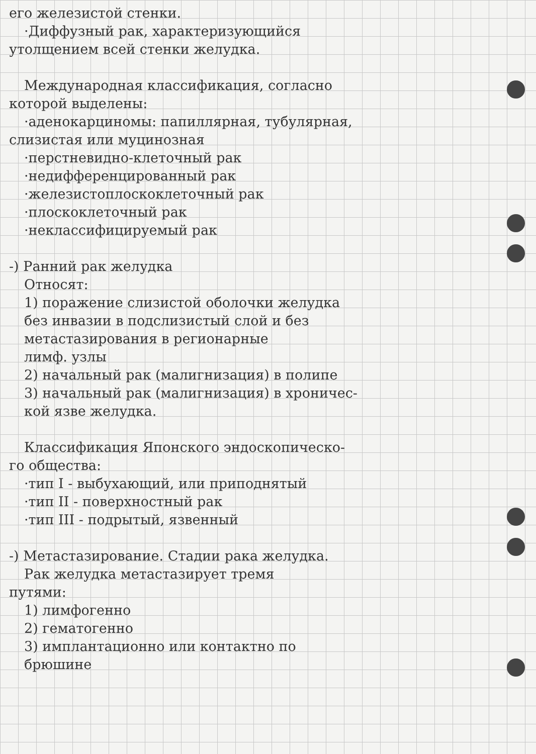его железистой стенки.
·Диффузный рак, характеризующийся
утолщением всей стенки желудка.
Международная классификация, согласно
которой выделены:
·аденокарциномы: папиллярная, тубулярная,
слизистая или муцинозная
·перстневидно-клеточный рак
·недифференцированный рак
·железистоплоскоклеточный рак
·плоскоклеточный рак
·неклассифицируемый рак
-) Ранний рак желудка
Относят:
1) поражение слизистой оболочки желудка
без инвазии в подслизистый слой и без
метастазирования в регионарные
лимф. узлы
2) начальный рак (малигнизация) в полипе
3) начальный рак (малигнизация) в хроничес-
кой язве желудка.
Классификация Японского эндоскопическо-
го общества:
·тип I - выбухающий, или приподнятый
·тип II - поверхностный рак
·тип III - подрытый, язвенный
-) Метастазирование. Стадии рака желудка.
Рак желудка метастазирует тремя
путями:
1) лимфогенно
2) гематогенно
3) имплантационно или контактно по
брюшине